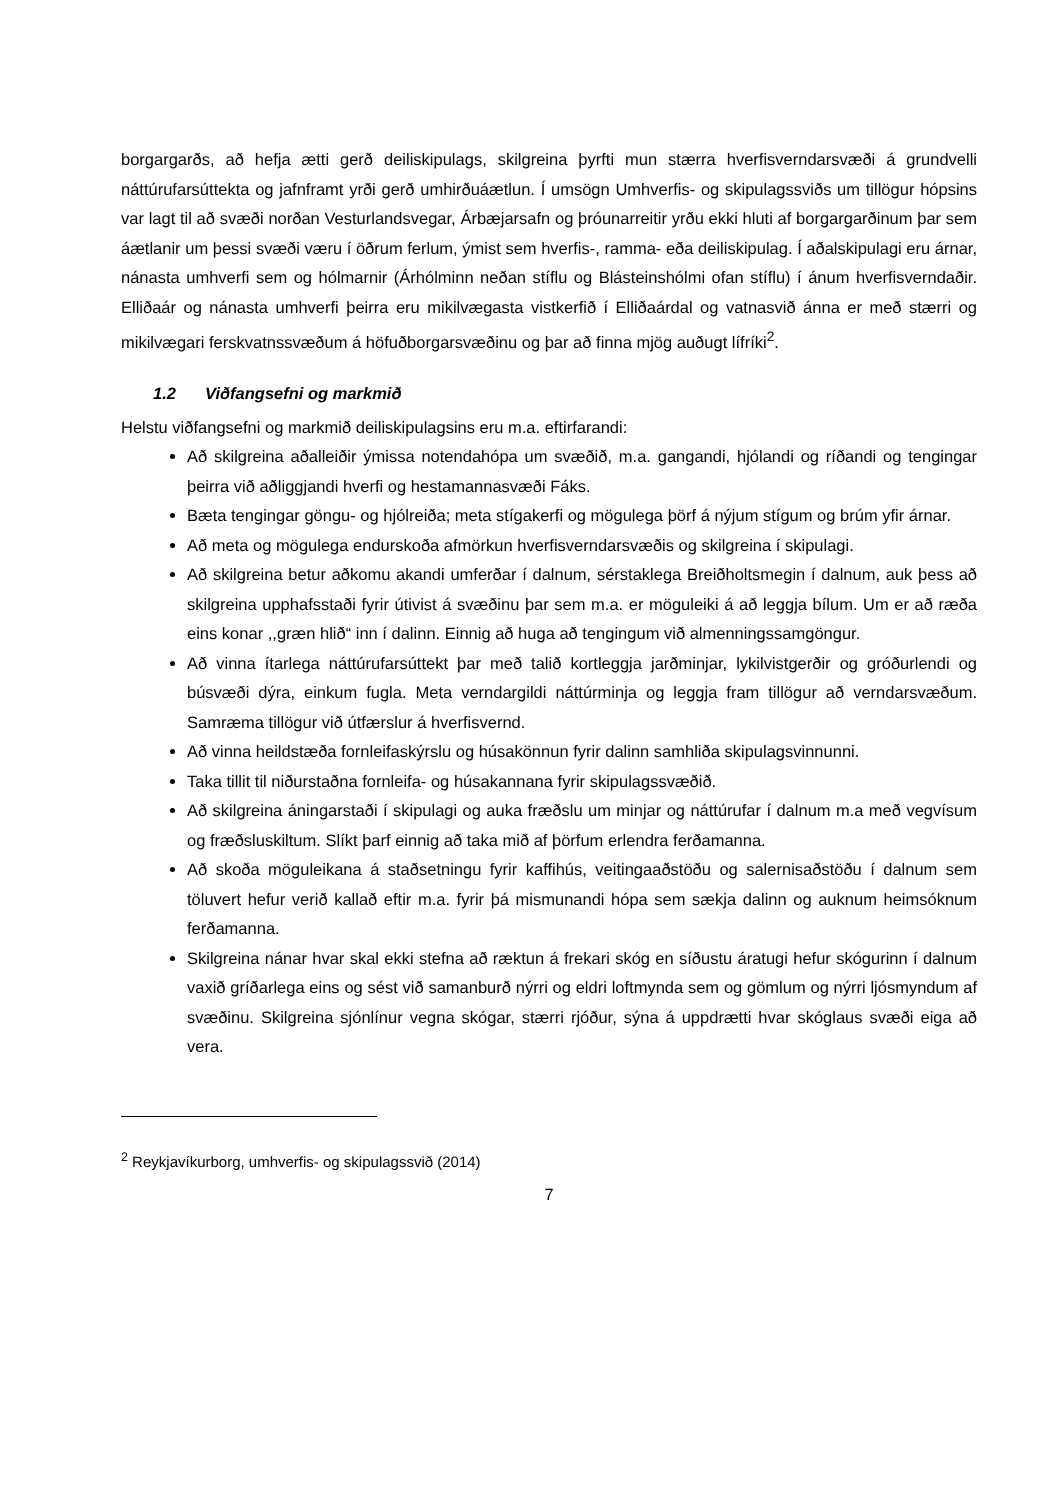borgargarðs, að hefja ætti gerð deiliskipulags, skilgreina þyrfti mun stærra hverfisverndarsvæði á grundvelli náttúrufarsúttekta og jafnframt yrði gerð umhirðuáætlun. Í umsögn Umhverfis- og skipulagssviðs um tillögur hópsins var lagt til að svæði norðan Vesturlandsvegar, Árbæjarsafn og þróunarreitir yrðu ekki hluti af borgargarðinum þar sem áætlanir um þessi svæði væru í öðrum ferlum, ýmist sem hverfis-, ramma- eða deiliskipulag. Í aðalskipulagi eru árnar, nánasta umhverfi sem og hólmarnir (Árhólminn neðan stíflu og Blásteinshólmi ofan stíflu) í ánum hverfisverndaðir. Elliðaár og nánasta umhverfi þeirra eru mikilvægasta vistkerfið í Elliðaárdal og vatnasvið ánna er með stærri og mikilvægari ferskvatnssvæðum á höfuðborgarsvæðinu og þar að finna mjög auðugt lífríki<sup>2</sup>.
1.2 Viðfangsefni og markmið
Helstu viðfangsefni og markmið deiliskipulagsins eru m.a. eftirfarandi:
Að skilgreina aðalleiðir ýmissa notendahópa um svæðið, m.a. gangandi, hjólandi og ríðandi og tengingar þeirra við aðliggjandi hverfi og hestamannasvæði Fáks.
Bæta tengingar göngu- og hjólreiða; meta stígakerfi og mögulega þörf á nýjum stígum og brúm yfir árnar.
Að meta og mögulega endurskoða afmörkun hverfisverndarsvæðis og skilgreina í skipulagi.
Að skilgreina betur aðkomu akandi umferðar í dalnum, sérstaklega Breiðholtsmegin í dalnum, auk þess að skilgreina upphafsstaði fyrir útivist á svæðinu þar sem m.a. er möguleiki á að leggja bílum. Um er að ræða eins konar ,,græn hlið“ inn í dalinn. Einnig að huga að tengingum við almenningssamgöngur.
Að vinna ítarlega náttúrufarsúttekt þar með talið kortleggja jarðminjar, lykilvistgerðir og gróðurlendi og búsvæði dýra, einkum fugla. Meta verndargildi náttúrminja og leggja fram tillögur að verndarsvæðum. Samræma tillögur við útfærslur á hverfisvernd.
Að vinna heildstæða fornleifaskýrslu og húsakönnun fyrir dalinn samhliða skipulagsvinnunni.
Taka tillit til niðurstaðna fornleifa- og húsakannana fyrir skipulagssvæðið.
Að skilgreina áningarstaði í skipulagi og auka fræðslu um minjar og náttúrufar í dalnum m.a með vegvísum og fræðsluskiltum. Slíkt þarf einnig að taka mið af þörfum erlendra ferðamanna.
Að skoða möguleikana á staðsetningu fyrir kaffihús, veitingaaðstöðu og salernisaðstöðu í dalnum sem töluvert hefur verið kallað eftir m.a. fyrir þá mismunandi hópa sem sækja dalinn og auknum heimsóknum ferðamanna.
Skilgreina nánar hvar skal ekki stefna að ræktun á frekari skóg en síðustu áratugi hefur skógurinn í dalnum vaxið gríðarlega eins og sést við samanburð nýrri og eldri loftmynda sem og gömlum og nýrri ljósmyndum af svæðinu. Skilgreina sjónlínur vegna skógar, stærri rjóður, sýna á uppdrætti hvar skóglaus svæði eiga að vera.
<sup>2</sup> Reykjavíkurborg, umhverfis- og skipulagssvið (2014)
7